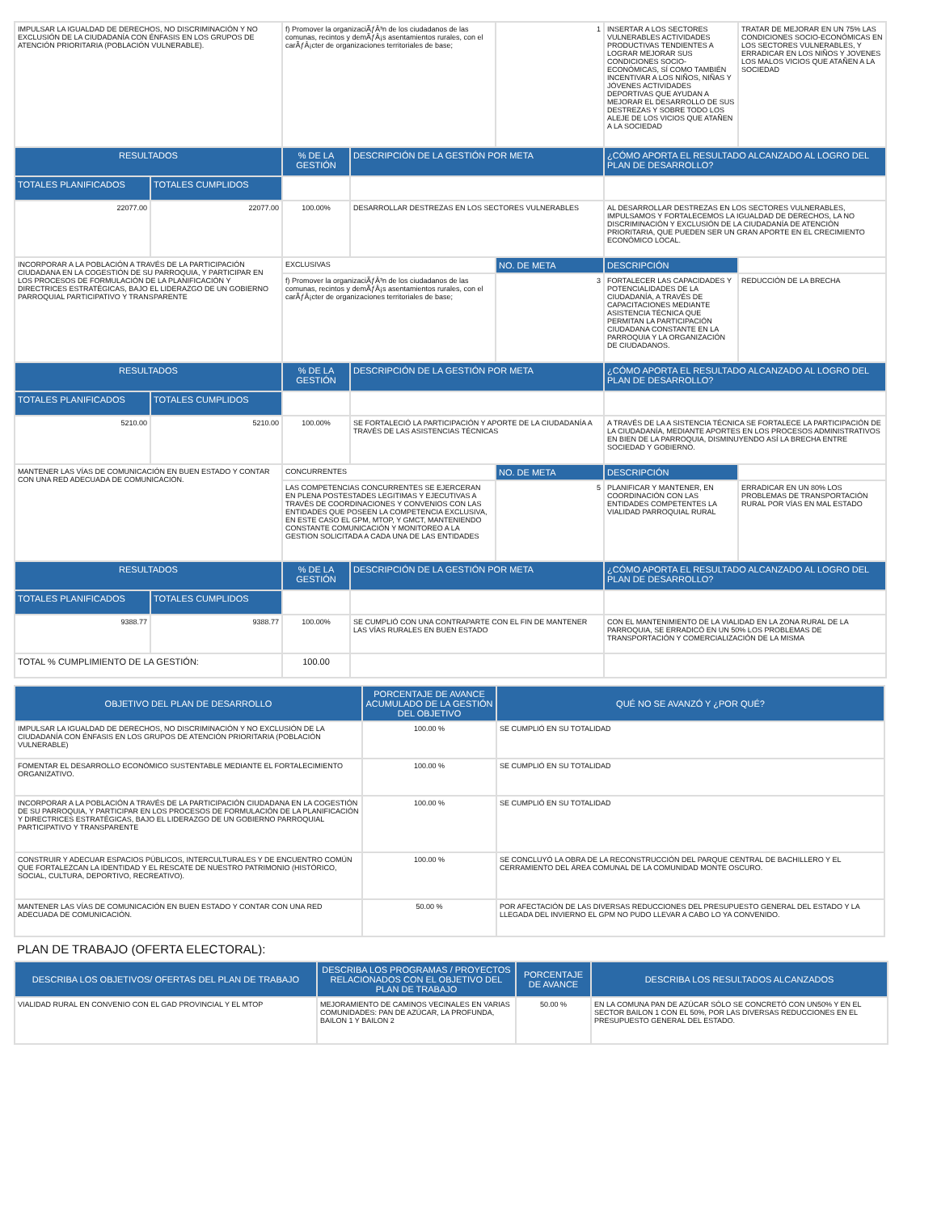| IMPULSAR LA IGUALDAD DE DERECHOS, NO DISCRIMINACIÓN Y NO EXCLUSIÓN DE LA CIUDADANÍA CON ÉNFASIS EN LOS GRUPOS DE ATENCIÓN PRIORITARIA (POBLACIÓN VULNERABLE). | | f) Promover la organizaciÃƒÂ³n de los ciudadanos de las comunas, recintos y demÃƒÂ¡s asentamientos rurales, con el carÃƒÂ¡cter de organizaciones territoriales de base; | | 1 | INSERTAR A LOS SECTORES VULNERABLES ACTIVIDADES PRODUCTIVAS TENDIENTES A LOGRAR MEJORAR SUS CONDICIONES SOCIO-ECONÓMICAS, SÍ COMO TAMBIÉN INCENTIVAR A LOS NIÑOS, NIÑAS Y JÓVENES ACTIVIDADES DEPORTIVAS QUE AYUDAN A MEJORAR EL DESARROLLO DE SUS DESTREZAS Y SOBRE TODO LOS ALEJE DE LOS VICIOS QUE ATAÑEN A LA SOCIEDAD | TRATAR DE MEJORAR EN UN 75% LAS CONDICIONES SOCIO-ECONÓMICAS EN LOS SECTORES VULNERABLES, Y ERRADICAR EN LOS NIÑOS Y JOVENES LOS MALOS VICIOS QUE ATAÑEN A LA SOCIEDAD |
| RESULTADOS | | % DE LA GESTIÓN | DESCRIPCIÓN DE LA GESTIÓN POR META | | ¿CÓMO APORTA EL RESULTADO ALCANZADO AL LOGRO DEL PLAN DE DESARROLLO? | |
| TOTALES PLANIFICADOS | TOTALES CUMPLIDOS | | | | | |
| 22077.00 | 22077.00 | 100.00% | DESARROLLAR DESTREZAS EN LOS SECTORES VULNERABLES | | AL DESARROLLAR DESTREZAS EN LOS SECTORES VULNERABLES, IMPULSAMOS Y FORTALECEMOS LA IGUALDAD DE DERECHOS, LA NO DISCRIMINACIÓN Y EXCLUSIÓN DE LA CIUDADANÍA DE ATENCIÓN PRIORITARIA, QUE PUEDEN SER UN GRAN APORTE EN EL CRECIMIENTO ECONÓMICO LOCAL. | |
| INCORPORAR A LA POBLACIÓN A TRAVÉS DE LA PARTICIPACIÓN CIUDADANA EN LA COGESTIÓN DE SU PARROQUIA, Y PARTICIPAR EN LOS PROCESOS DE FORMULACIÓN DE LA PLANIFICACIÓN Y DIRECTRICES ESTRATÉGICAS, BAJO EL LIDERAZGO DE UN GOBIERNO PARROQUIAL PARTICIPATIVO Y TRANSPARENTE | | EXCLUSIVAS | | NO. DE META | DESCRIPCIÓN | |
| | | f) Promover la organizaciÃƒÂ³n de los ciudadanos de las comunas, recintos y demÃƒÂ¡s asentamientos rurales, con el carÃƒÂ¡cter de organizaciones territoriales de base; | | 3 | FORTALECER LAS CAPACIDADES Y POTENCIALIDADES DE LA CIUDADANÍA, A TRAVÉS DE CAPACITACIONES MEDIANTE ASISTENCIA TÉCNICA QUE PERMITAN LA PARTICIPACIÓN CIUDADANA CONSTANTE EN LA PARROQUIA Y LA ORGANIZACIÓN DE CIUDADANOS. | REDUCCIÓN DE LA BRECHA |
| RESULTADOS | | % DE LA GESTIÓN | DESCRIPCIÓN DE LA GESTIÓN POR META | | ¿CÓMO APORTA EL RESULTADO ALCANZADO AL LOGRO DEL PLAN DE DESARROLLO? | |
| TOTALES PLANIFICADOS | TOTALES CUMPLIDOS | | | | | |
| 5210.00 | 5210.00 | 100.00% | SE FORTALECIÓ LA PARTICIPACIÓN Y APORTE DE LA CIUDADANÍA A TRAVÉS DE LAS ASISTENCIAS TÉCNICAS | | A TRAVÉS DE LA A SISTENCIA TÉCNICA SE FORTALECE LA PARTICIPACIÓN DE LA CIUDADANÍA, MEDIANTE APORTES EN LOS PROCESOS ADMINISTRATIVOS EN BIEN DE LA PARROQUIA, DISMINUYENDO ASÍ LA BRECHA ENTRE SOCIEDAD Y GOBIERNO. | |
| MANTENER LAS VÍAS DE COMUNICACIÓN EN BUEN ESTADO Y CONTAR CON UNA RED ADECUADA DE COMUNICACIÓN. | | CONCURRENTES | | NO. DE META | DESCRIPCIÓN | |
| | | LAS COMPETENCIAS CONCURRENTES SE EJERCERAN EN PLENA POSTESTADES LEGITIMAS Y EJECUTIVAS A TRAVÉS DE COORDINACIONES Y CONVENIOS CON LAS ENTIDADES QUE POSEEN LA COMPETENCIA EXCLUSIVA, EN ESTE CASO EL GPM, MTOP, Y GMCT, MANTENIENDO CONSTANTE COMUNICACIÓN Y MONITOREO A LA GESTION SOLICITADA A CADA UNA DE LAS ENTIDADES | | 5 | PLANIFICAR Y MANTENER, EN COORDINACIÓN CON LAS ENTIDADES COMPETENTES LA VIALIDAD PARROQUIAL RURAL | ERRADICAR EN UN 80% LOS PROBLEMAS DE TRANSPORTACIÓN RURAL POR VÍAS EN MAL ESTADO |
| RESULTADOS | | % DE LA GESTIÓN | DESCRIPCIÓN DE LA GESTIÓN POR META | | ¿CÓMO APORTA EL RESULTADO ALCANZADO AL LOGRO DEL PLAN DE DESARROLLO? | |
| TOTALES PLANIFICADOS | TOTALES CUMPLIDOS | | | | | |
| 9388.77 | 9388.77 | 100.00% | SE CUMPLIÓ CON UNA CONTRAPARTE CON EL FIN DE MANTENER LAS VÍAS RURALES EN BUEN ESTADO | | CON EL MANTENIMIENTO DE LA VIALIDAD EN LA ZONA RURAL DE LA PARROQUIA, SE ERRADICÓ EN UN 50% LOS PROBLEMAS DE TRANSPORTACIÓN Y COMERCIALIZACIÓN DE LA MISMA | |
| TOTAL % CUMPLIMIENTO DE LA GESTIÓN: | | 100.00 | | | | |
| OBJETIVO DEL PLAN DE DESARROLLO | PORCENTAJE DE AVANCE ACUMULADO DE LA GESTIÓN DEL OBJETIVO | QUÉ NO SE AVANZÓ Y ¿POR QUÉ? |
| --- | --- | --- |
| IMPULSAR LA IGUALDAD DE DERECHOS, NO DISCRIMINACIÓN Y NO EXCLUSIÓN DE LA CIUDADANÍA CON ÉNFASIS EN LOS GRUPOS DE ATENCIÓN PRIORITARIA (POBLACIÓN VULNERABLE) | 100.00 % | SE CUMPLIÓ EN SU TOTALIDAD |
| FOMENTAR EL DESARROLLO ECONÓMICO SUSTENTABLE MEDIANTE EL FORTALECIMIENTO ORGANIZATIVO. | 100.00 % | SE CUMPLIÓ EN SU TOTALIDAD |
| INCORPORAR A LA POBLACIÓN A TRAVÉS DE LA PARTICIPACIÓN CIUDADANA EN LA COGESTIÓN DE SU PARROQUIA, Y PARTICIPAR EN LOS PROCESOS DE FORMULACIÓN DE LA PLANIFICACIÓN Y DIRECTRICES ESTRATÉGICAS, BAJO EL LIDERAZGO DE UN GOBIERNO PARROQUIAL PARTICIPATIVO Y TRANSPARENTE | 100.00 % | SE CUMPLIÓ EN SU TOTALIDAD |
| CONSTRUIR Y ADECUAR ESPACIOS PÚBLICOS, INTERCULTURALES Y DE ENCUENTRO COMÚN QUE FORTALEZCAN LA IDENTIDAD Y EL RESCATE DE NUESTRO PATRIMONIO (HISTÓRICO, SOCIAL, CULTURA, DEPORTIVO, RECREATIVO). | 100.00 % | SE CONCLUYÓ LA OBRA DE LA RECONSTRUCCIÓN DEL PARQUE CENTRAL DE BACHILLERO Y EL CERRAMIENTO DEL ÁREA COMUNAL DE LA COMUNIDAD MONTE OSCURO. |
| MANTENER LAS VÍAS DE COMUNICACIÓN EN BUEN ESTADO Y CONTAR CON UNA RED ADECUADA DE COMUNICACIÓN. | 50.00 % | POR AFECTACIÓN DE LAS DIVERSAS REDUCCIONES DEL PRESUPUESTO GENERAL DEL ESTADO Y LA LLEGADA DEL INVIERNO EL GPM NO PUDO LLEVAR A CABO LO YA CONVENIDO. |
PLAN DE TRABAJO (OFERTA ELECTORAL):
| DESCRIBA LOS OBJETIVOS/ OFERTAS DEL PLAN DE TRABAJO | DESCRIBA LOS PROGRAMAS / PROYECTOS RELACIONADOS CON EL OBJETIVO DEL PLAN DE TRABAJO | PORCENTAJE DE AVANCE | DESCRIBA LOS RESULTADOS ALCANZADOS |
| --- | --- | --- | --- |
| VIALIDAD RURAL EN CONVENIO CON EL GAD PROVINCIAL Y EL MTOP | MEJORAMIENTO DE CAMINOS VECINALES EN VARIAS COMUNIDADES: PAN DE AZÚCAR, LA PROFUNDA, BAILON 1 Y BAILON 2 | 50.00 % | EN LA COMUNA PAN DE AZÚCAR SÓLO SE CONCRETÓ CON UN50% Y EN EL SECTOR BAILON 1 CON EL 50%, POR LAS DIVERSAS REDUCCIONES EN EL PRESUPUESTO GENERAL DEL ESTADO. |